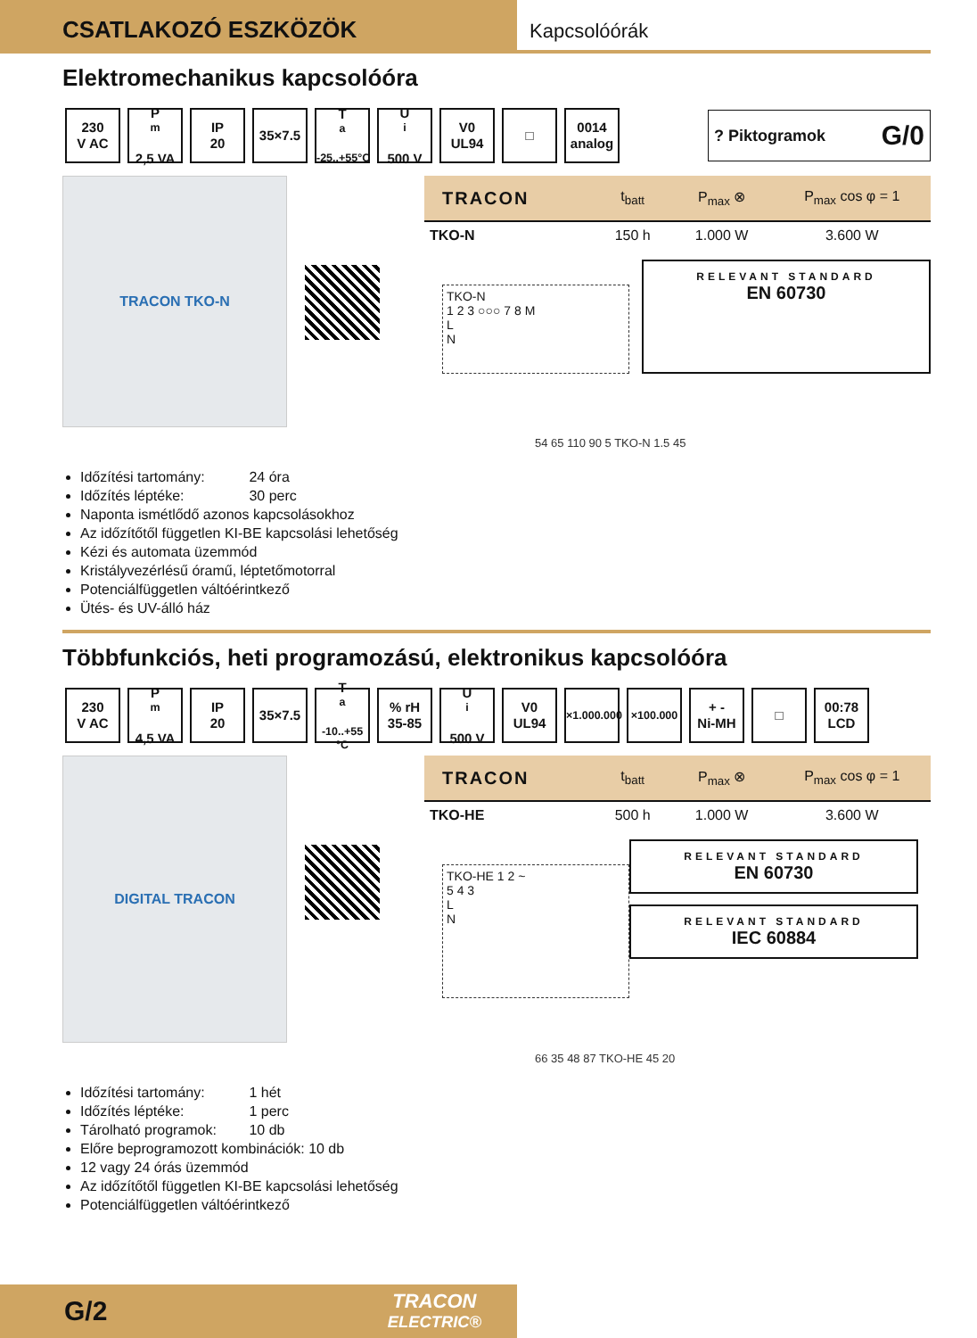CSATLAKOZÓ ESZKÖZÖK
Kapcsolóórák
Elektromechanikus kapcsolóóra
230
V AC
P<sub>m</sub>
2,5 VA
IP
20
35×7.5
T<sub>a</sub>
-25..+55°C
U<sub>i</sub>
500 V
V0
UL94
□
0014
analog
? Piktogramok G/0
TRACON TKO-N
| TRACON | t<sub>batt</sub> | P<sub>max</sub> ⊗ | P<sub>max</sub> cos φ = 1 |
| --- | --- | --- | --- |
| TKO-N | 150 h | 1.000 W | 3.600 W |
TKO-N
1 2 3 ○○○ 7 8 M
L
N
RELEVANT STANDARD
EN 60730
54 65 110 90 5 TKO-N 1.5 45
Időzítési tartomány: 24 óra
Időzítés léptéke: 30 perc
Naponta ismétlődő azonos kapcsolásokhoz
Az időzítőtől független KI-BE kapcsolási lehetőség
Kézi és automata üzemmód
Kristályvezérlésű óramű, léptetőmotorral
Potenciálfüggetlen váltóérintkező
Ütés- és UV-álló ház
Többfunkciós, heti programozású, elektronikus kapcsolóóra
230
V AC
P<sub>m</sub>
4,5 VA
IP
20
35×7.5
T<sub>a</sub>
-10..+55 °C
% rH
35-85
U<sub>i</sub>
500 V
V0
UL94
×1.000.000
×100.000
+ -
Ni-MH
□
00:78
LCD
DIGITAL TRACON
| TRACON | t<sub>batt</sub> | P<sub>max</sub> ⊗ | P<sub>max</sub> cos φ = 1 |
| --- | --- | --- | --- |
| TKO-HE | 500 h | 1.000 W | 3.600 W |
TKO-HE 1 2 ~
5 4 3
L
N
RELEVANT STANDARD
EN 60730
RELEVANT STANDARD
IEC 60884
66 35 48 87 TKO-HE 45 20
Időzítési tartomány: 1 hét
Időzítés léptéke: 1 perc
Tárolható programok: 10 db
Előre beprogramozott kombinációk: 10 db
12 vagy 24 órás üzemmód
Az időzítőtől független KI-BE kapcsolási lehetőség
Potenciálfüggetlen váltóérintkező
G/2 TRACON
ELECTRIC®